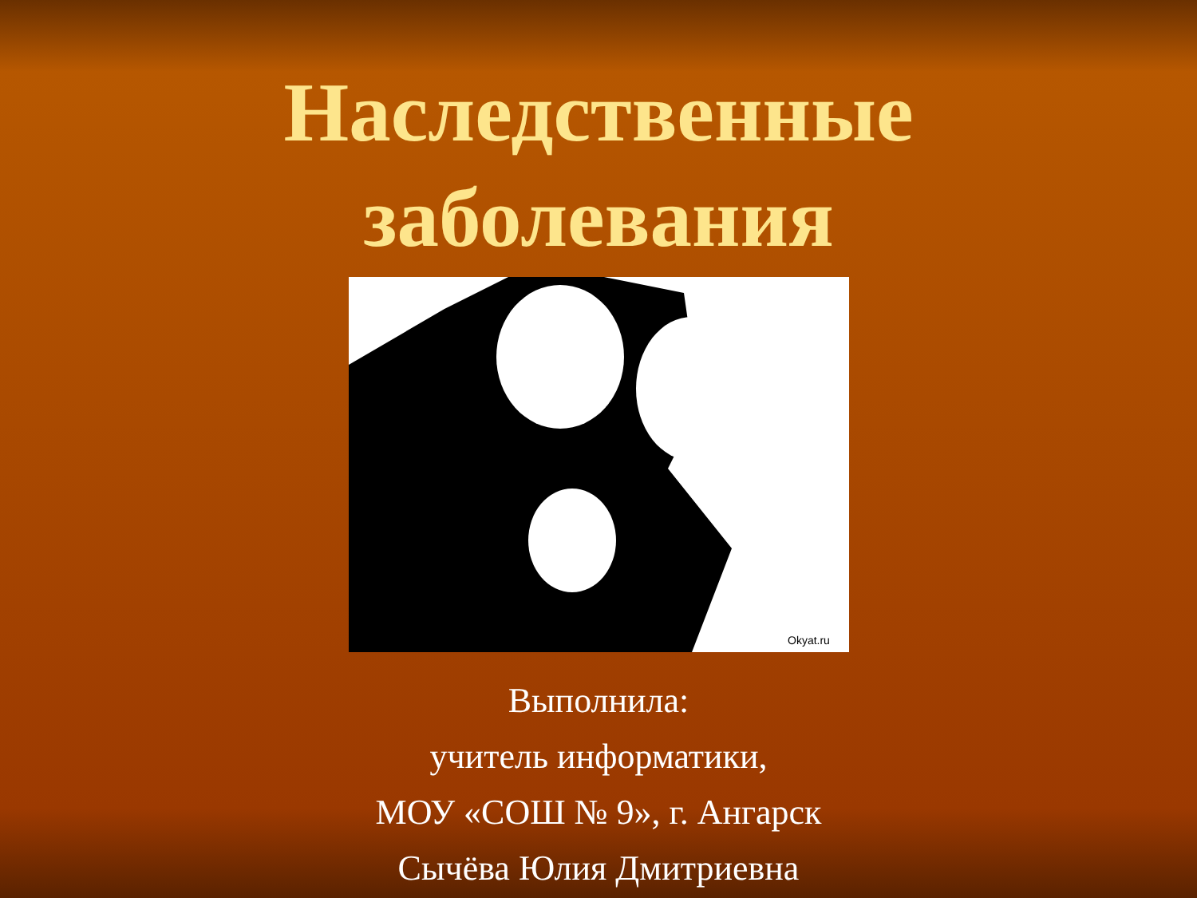Наследственные
заболевания
Okyat.ru
Выполнила:
учитель информатики,
МОУ «СОШ № 9», г. Ангарск
Сычёва Юлия Дмитриевна